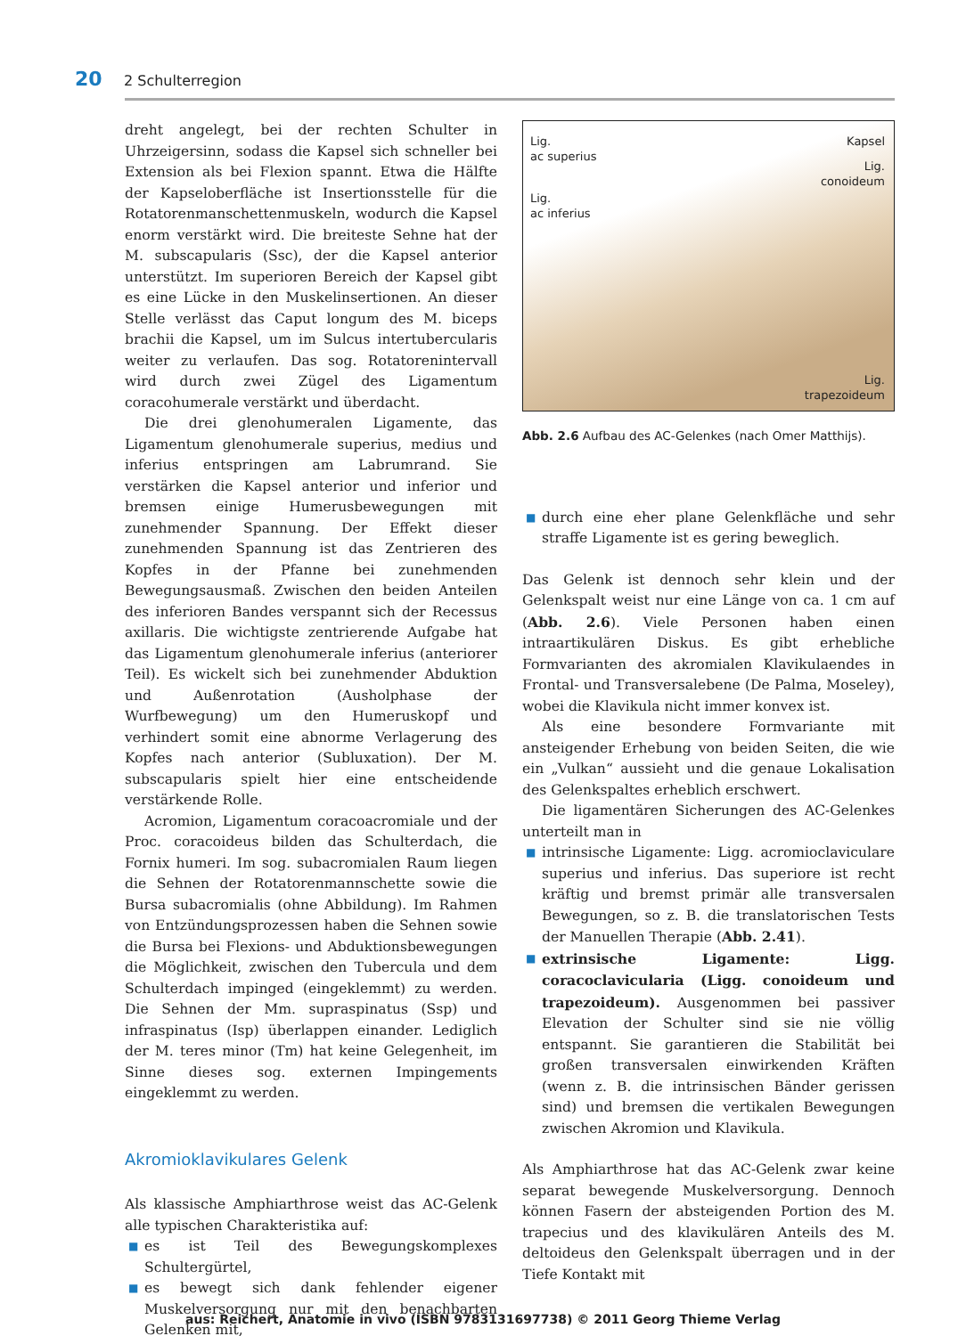20 2 Schulterregion
dreht angelegt, bei der rechten Schulter in Uhrzeigersinn, sodass die Kapsel sich schneller bei Extension als bei Flexion spannt. Etwa die Hälfte der Kapseloberfläche ist Insertionsstelle für die Rotatorenmanschettenmuskeln, wodurch die Kapsel enorm verstärkt wird. Die breiteste Sehne hat der M. subscapularis (Ssc), der die Kapsel anterior unterstützt. Im superioren Bereich der Kapsel gibt es eine Lücke in den Muskelinsertionen. An dieser Stelle verlässt das Caput longum des M. biceps brachii die Kapsel, um im Sulcus intertubercularis weiter zu verlaufen. Das sog. Rotatorenintervall wird durch zwei Zügel des Ligamentum coracohumerale verstärkt und überdacht.
Die drei glenohumeralen Ligamente, das Ligamentum glenohumerale superius, medius und inferius entspringen am Labrumrand. Sie verstärken die Kapsel anterior und inferior und bremsen einige Humerusbewegungen mit zunehmender Spannung. Der Effekt dieser zunehmenden Spannung ist das Zentrieren des Kopfes in der Pfanne bei zunehmenden Bewegungsausmaß. Zwischen den beiden Anteilen des inferioren Bandes verspannt sich der Recessus axillaris. Die wichtigste zentrierende Aufgabe hat das Ligamentum glenohumerale inferius (anteriorer Teil). Es wickelt sich bei zunehmender Abduktion und Außenrotation (Ausholphase der Wurfbewegung) um den Humeruskopf und verhindert somit eine abnorme Verlagerung des Kopfes nach anterior (Subluxation). Der M. subscapularis spielt hier eine entscheidende verstärkende Rolle.
Acromion, Ligamentum coracoacromiale und der Proc. coracoideus bilden das Schulterdach, die Fornix humeri. Im sog. subacromialen Raum liegen die Sehnen der Rotatorenmannschette sowie die Bursa subacromialis (ohne Abbildung). Im Rahmen von Entzündungsprozessen haben die Sehnen sowie die Bursa bei Flexions- und Abduktionsbewegungen die Möglichkeit, zwischen den Tubercula und dem Schulterdach impinged (eingeklemmt) zu werden. Die Sehnen der Mm. supraspinatus (Ssp) und infraspinatus (Isp) überlappen einander. Lediglich der M. teres minor (Tm) hat keine Gelegenheit, im Sinne dieses sog. externen Impingements eingeklemmt zu werden.
Akromioklavikulares Gelenk
Als klassische Amphiarthrose weist das AC-Gelenk alle typischen Charakteristika auf:
■ es ist Teil des Bewegungskomplexes Schultergürtel,
■ es bewegt sich dank fehlender eigener Muskelversorgung nur mit den benachbarten Gelenken mit,
Lig.
ac superius
Kapsel
Lig.
conoideum
Lig.
ac inferius
Lig.
trapezoideum
Abb. 2.6 Aufbau des AC-Gelenkes (nach Omer Matthijs).
■ durch eine eher plane Gelenkfläche und sehr straffe Ligamente ist es gering beweglich.
Das Gelenk ist dennoch sehr klein und der Gelenkspalt weist nur eine Länge von ca. 1 cm auf (Abb. 2.6). Viele Personen haben einen intraartikulären Diskus. Es gibt erhebliche Formvarianten des akromialen Klavikulaendes in Frontal- und Transversalebene (De Palma, Moseley), wobei die Klavikula nicht immer konvex ist.
Als eine besondere Formvariante mit ansteigender Erhebung von beiden Seiten, die wie ein „Vulkan“ aussieht und die genaue Lokalisation des Gelenkspaltes erheblich erschwert.
Die ligamentären Sicherungen des AC-Gelenkes unterteilt man in
■ intrinsische Ligamente: Ligg. acromioclaviculare superius und inferius. Das superiore ist recht kräftig und bremst primär alle transversalen Bewegungen, so z. B. die translatorischen Tests der Manuellen Therapie (Abb. 2.41).
■ extrinsische Ligamente: Ligg. coracoclavicularia (Ligg. conoideum und trapezoideum). Ausgenommen bei passiver Elevation der Schulter sind sie nie völlig entspannt. Sie garantieren die Stabilität bei großen transversalen einwirkenden Kräften (wenn z. B. die intrinsischen Bänder gerissen sind) und bremsen die vertikalen Bewegungen zwischen Akromion und Klavikula.
Als Amphiarthrose hat das AC-Gelenk zwar keine separat bewegende Muskelversorgung. Dennoch können Fasern der absteigenden Portion des M. trapecius und des klavikulären Anteils des M. deltoideus den Gelenkspalt überragen und in der Tiefe Kontakt mit
aus: Reichert, Anatomie in vivo (ISBN 9783131697738) © 2011 Georg Thieme Verlag